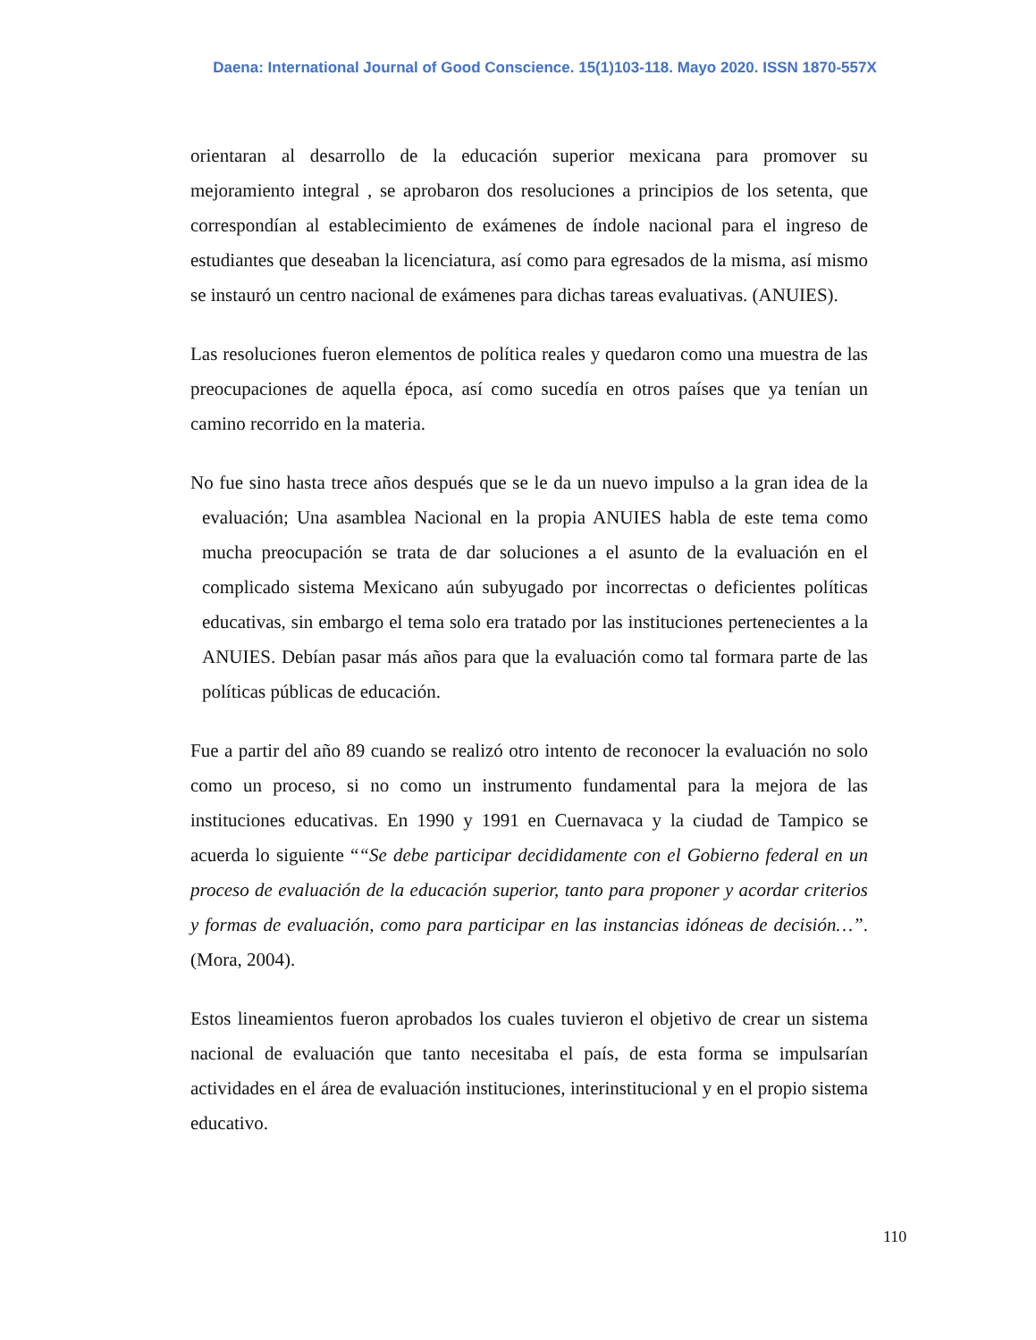Daena: International Journal of Good Conscience. 15(1)103-118. Mayo 2020. ISSN 1870-557X
orientaran al desarrollo de la educación superior mexicana para promover su mejoramiento integral , se aprobaron dos resoluciones a principios de los setenta, que correspondían al establecimiento de exámenes de índole nacional para el ingreso de estudiantes que deseaban la licenciatura, así como para egresados de la misma, así mismo se instauró un centro nacional de exámenes para dichas tareas evaluativas. (ANUIES).
Las resoluciones fueron elementos de política reales y quedaron como una muestra de las preocupaciones de aquella época, así como sucedía en otros países que ya tenían un camino recorrido en la materia.
No fue sino hasta trece años después que se le da un nuevo impulso a la gran idea de la evaluación; Una asamblea Nacional en la propia ANUIES habla de este tema como mucha preocupación se trata de dar soluciones a el asunto de la evaluación en el complicado sistema Mexicano aún subyugado por incorrectas o deficientes políticas educativas, sin embargo el tema solo era tratado por las instituciones pertenecientes a la ANUIES. Debían pasar más años para que la evaluación como tal formara parte de las políticas públicas de educación.
Fue a partir del año 89 cuando se realizó otro intento de reconocer la evaluación no solo como un proceso, si no como un instrumento fundamental para la mejora de las instituciones educativas. En 1990 y 1991 en Cuernavaca y la ciudad de Tampico se acuerda lo siguiente ““Se debe participar decididamente con el Gobierno federal en un proceso de evaluación de la educación superior, tanto para proponer y acordar criterios y formas de evaluación, como para participar en las instancias idóneas de decisión…”. (Mora, 2004).
Estos lineamientos fueron aprobados los cuales tuvieron el objetivo de crear un sistema nacional de evaluación que tanto necesitaba el país, de esta forma se impulsarían actividades en el área de evaluación instituciones, interinstitucional y en el propio sistema educativo.
110